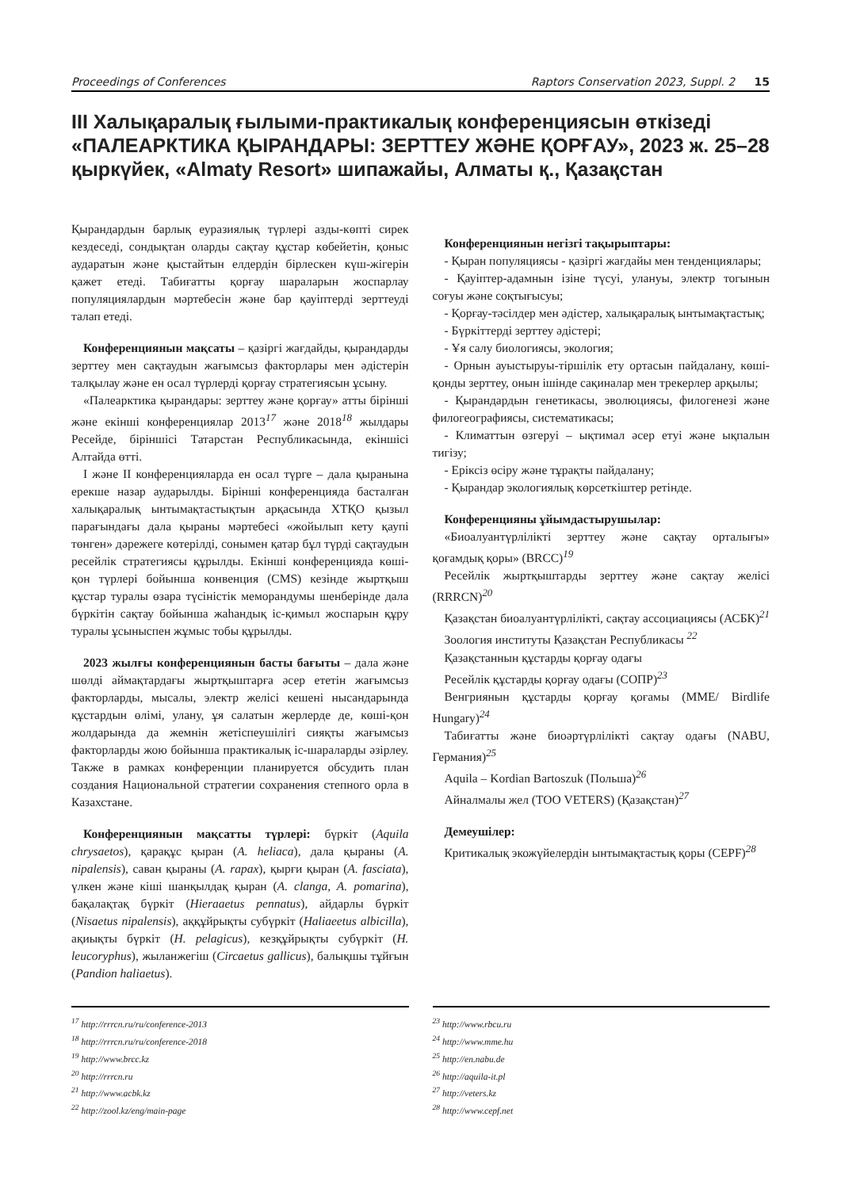Proceedings of Conferences Raptors Conservation 2023, Suppl. 2 15
III Халықаралық ғылыми-практикалық конференциясын өткізеді «ПАЛЕАРКТИКА ҚЫРАНДАРЫ: ЗЕРТТЕУ ЖӘНЕ ҚОРҒАУ», 2023 ж. 25–28 қыркүйек, «Almaty Resort» шипажайы, Алматы қ., Қазақстан
Қырандардын барлық еуразиялық түрлері азды-көпті сирек кездеседі, сондықтан оларды сақтау құстар көбейетін, қоныс аударатын және қыстайтын елдердін бірлескен күш-жігерін қажет етеді. Табиғатты қорғау шараларын жоспарлау популяциялардын мәртебесін және бар қауіптерді зерттеуді талап етеді.
Конференциянын мақсаты – қазіргі жағдайды, қырандарды зерттеу мен сақтаудын жағымсыз факторлары мен әдістерін талқылау және ен осал түрлерді қорғау стратегиясын ұсыну.
«Палеарктика қырандары: зерттеу және қорғау» атты бірінші және екінші конференциялар 2013<sup>17</sup> және 2018<sup>18</sup> жылдары Ресейде, біріншісі Татарстан Республикасында, екіншісі Алтайда өтті.
I және II конференцияларда ен осал түрге – дала қыранына ерекше назар аударылды. Бірінші конференцияда басталған халықаралық ынтымақтастықтын арқасында ХТҚО қызыл парағындағы дала қыраны мәртебесі «жойылып кету қаупі төнген» дәрежеге көтерілді, сонымен қатар бұл түрді сақтаудын ресейлік стратегиясы құрылды. Екінші конференцияда көші-қон түрлері бойынша конвенция (CMS) кезінде жыртқыш құстар туралы өзара түсіністік меморандумы шенберінде дала бүркітін сақтау бойынша жаһандық іс-қимыл жоспарын құру туралы ұсыныспен жұмыс тобы құрылды.
2023 жылғы конференциянын басты бағыты – дала және шөлді аймақтардағы жыртқыштарға әсер ететін жағымсыз факторларды, мысалы, электр желісі кешені нысандарында құстардын өлімі, улану, ұя салатын жерлерде де, көші-қон жолдарында да жемнін жетіспеушілігі сияқты жағымсыз факторларды жою бойынша практикалық іс-шараларды әзірлеу. Также в рамках конференции планируется обсудить план создания Национальной стратегии сохранения степного орла в Казахстане.
Конференциянын мақсатты түрлері: бүркіт (Aquila chrysaetos), қарақұс қыран (A. heliaca), дала қыраны (A. nipalensis), саван қыраны (A. rapax), қырғи қыран (A. fasciata), үлкен және кіші шанқылдақ қыран (A. clanga, A. pomarina), бақалақтақ бүркіт (Hieraaetus pennatus), айдарлы бүркіт (Nisaetus nipalensis), аққұйрықты субүркіт (Haliaeetus albicilla), ақиықты бүркіт (H. pelagicus), кезқұйрықты субүркіт (H. leucoryphus), жыланжегіш (Circaetus gallicus), балықшы тұйғын (Pandion haliaetus).
Конференциянын негізгі тақырыптары:
- Қыран популяциясы - қазіргі жағдайы мен тенденциялары;
- Қауіптер-адамнын ізіне түсуі, улануы, электр тогынын соғуы және соқтығысуы;
- Қорғау-тәсілдер мен әдістер, халықаралық ынтымақтастық;
- Бүркіттерді зерттеу әдістері;
- Ұя салу биологиясы, экология;
- Орнын ауыстыруы-тіршілік ету ортасын пайдалану, көші-қонды зерттеу, онын ішінде сақиналар мен трекерлер арқылы;
- Қырандардын генетикасы, эволюциясы, филогенезі және филогеографиясы, систематикасы;
- Климаттын өзгеруі – ықтимал әсер етуі және ықпалын тигізу;
- Еріксіз өсіру және тұрақты пайдалану;
- Қырандар экологиялық көрсеткіштер ретінде.
Конференцияны ұйымдастырушылар:
«Биоалуантүрлілікті зерттеу және сақтау орталығы» қоғамдық қоры» (BRCC)<sup>19</sup>
Ресейлік жыртқыштарды зерттеу және сақтау желісі (RRRCN)<sup>20</sup>
Қазақстан биоалуантүрлілікті, сақтау ассоциациясы (АСБК)<sup>21</sup>
Зоология институты Қазақстан Республикасы <sup>22</sup>
Қазақстаннын құстарды қорғау одағы
Ресейлік құстарды қорғау одағы (СОПР)<sup>23</sup>
Венгриянын құстарды қорғау қоғамы (MME/ Birdlife Hungary)<sup>24</sup>
Табиғатты және биоәртүрлілікті сақтау одағы (NABU, Германия)<sup>25</sup>
Aquila – Kordian Bartoszuk (Польша)<sup>26</sup>
Айналмалы жел (ТОО VETERS) (Қазақстан)<sup>27</sup>
Демеушілер:
Критикалық экожүйелердін ынтымақтастық қоры (CEPF)<sup>28</sup>
<sup>17</sup> http://rrrcn.ru/ru/conference-2013
<sup>18</sup> http://rrrcn.ru/ru/conference-2018
<sup>19</sup> http://www.brcc.kz
<sup>20</sup> http://rrrcn.ru
<sup>21</sup> http://www.acbk.kz
<sup>22</sup> http://zool.kz/eng/main-page
<sup>23</sup> http://www.rbcu.ru
<sup>24</sup> http://www.mme.hu
<sup>25</sup> http://en.nabu.de
<sup>26</sup> http://aquila-it.pl
<sup>27</sup> http://veters.kz
<sup>28</sup> http://www.cepf.net